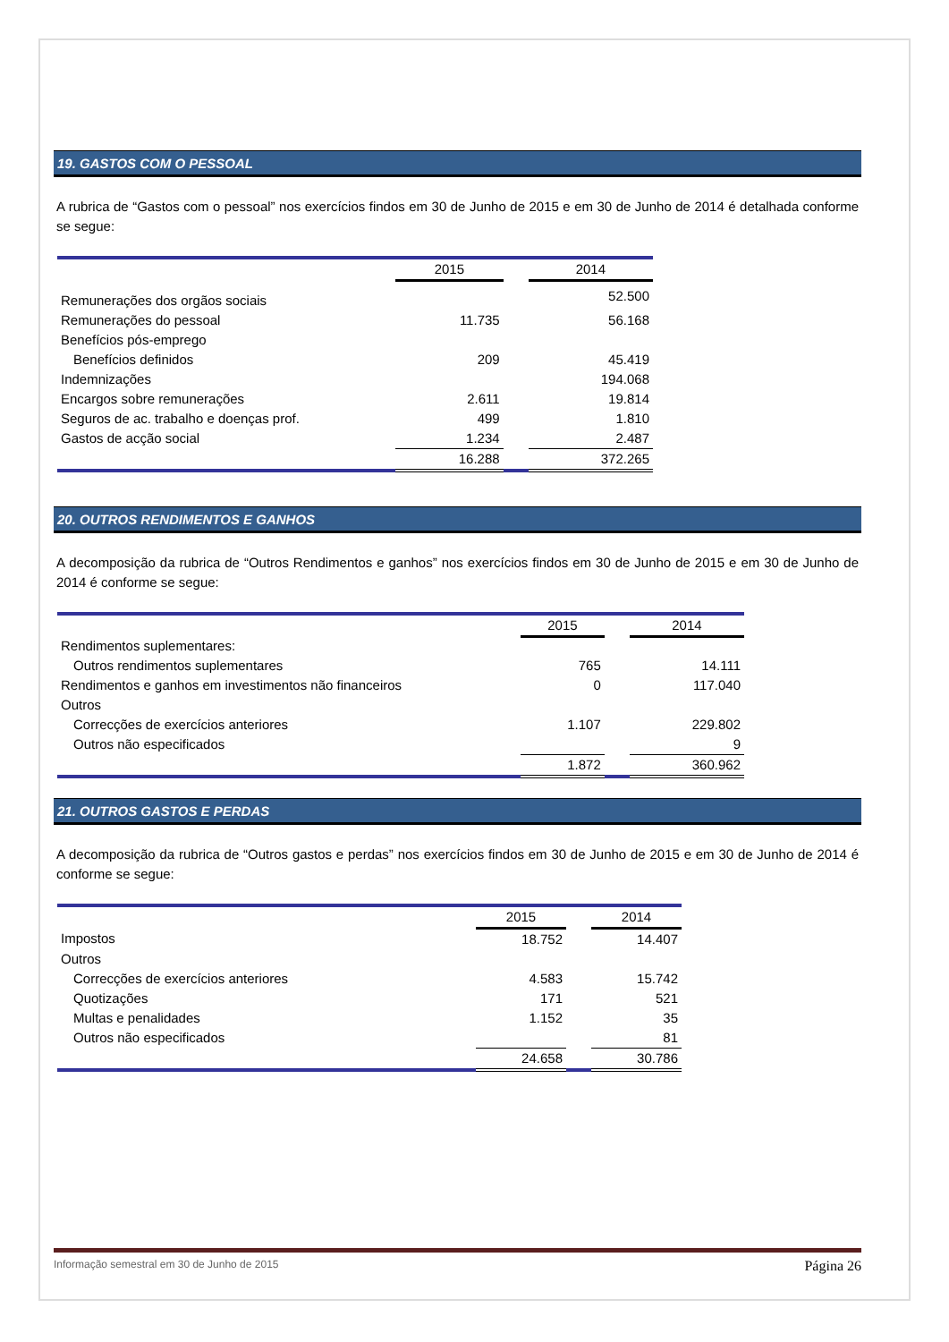19. GASTOS COM O PESSOAL
A rubrica de “Gastos com o pessoal” nos exercícios findos em 30 de Junho de 2015 e em 30 de Junho de 2014 é detalhada conforme se segue:
| | 2015 | | 2014 |
| Remunerações dos orgãos sociais | | | 52.500 |
| Remunerações do pessoal | 11.735 | | 56.168 |
| Benefícios pós-emprego | | | |
| Benefícios definidos | 209 | | 45.419 |
| Indemnizações | | | 194.068 |
| Encargos sobre remunerações | 2.611 | | 19.814 |
| Seguros de ac. trabalho e doenças prof. | 499 | | 1.810 |
| Gastos de acção social | 1.234 | | 2.487 |
| | 16.288 | | 372.265 |
20. OUTROS RENDIMENTOS E GANHOS
A decomposição da rubrica de “Outros Rendimentos e ganhos” nos exercícios findos em 30 de Junho de 2015 e em 30 de Junho de 2014 é conforme se segue:
| | 2015 | | 2014 |
| Rendimentos suplementares: | | | |
| Outros rendimentos suplementares | 765 | | 14.111 |
| Rendimentos e ganhos em investimentos não financeiros | 0 | | 117.040 |
| Outros | | | |
| Correcções de exercícios anteriores | 1.107 | | 229.802 |
| Outros não especificados | | | 9 |
| | 1.872 | | 360.962 |
21. OUTROS GASTOS E PERDAS
A decomposição da rubrica de “Outros gastos e perdas” nos exercícios findos em 30 de Junho de 2015 e em 30 de Junho de 2014 é conforme se segue:
| | 2015 | | 2014 |
| Impostos | 18.752 | | 14.407 |
| Outros | | | |
| Correcções de exercícios anteriores | 4.583 | | 15.742 |
| Quotizações | 171 | | 521 |
| Multas e penalidades | 1.152 | | 35 |
| Outros não especificados | | | 81 |
| | 24.658 | | 30.786 |
Informação semestral em 30 de Junho de 2015 Página 26